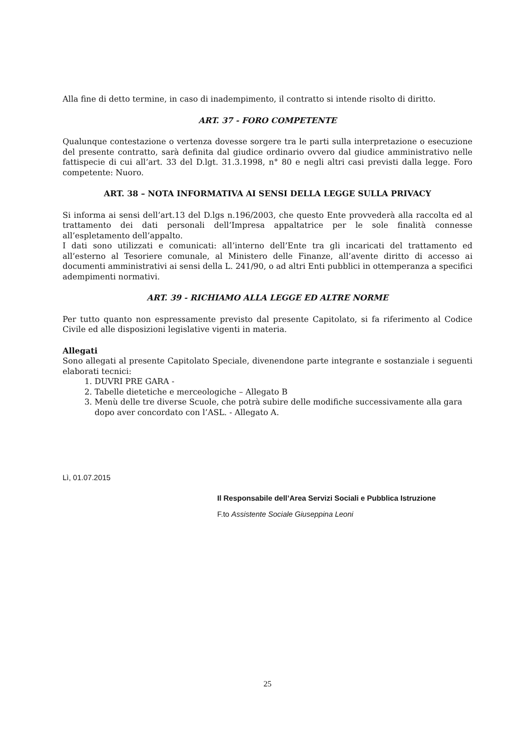Alla fine di detto termine, in caso di inadempimento, il contratto si intende risolto di diritto.
ART. 37 - FORO COMPETENTE
Qualunque contestazione o vertenza dovesse sorgere tra le parti sulla interpretazione o esecuzione del presente contratto, sarà definita dal giudice ordinario ovvero dal giudice amministrativo nelle fattispecie di cui all’art. 33 del D.lgt. 31.3.1998, n° 80 e negli altri casi previsti dalla legge. Foro competente: Nuoro.
ART. 38 – NOTA INFORMATIVA AI SENSI DELLA LEGGE SULLA PRIVACY
Si informa ai sensi dell’art.13 del D.lgs n.196/2003, che questo Ente provvederà alla raccolta ed al trattamento dei dati personali dell’Impresa appaltatrice per le sole finalità connesse all’espletamento dell’appalto.
I dati sono utilizzati e comunicati: all’interno dell’Ente tra gli incaricati del trattamento ed all’esterno al Tesoriere comunale, al Ministero delle Finanze, all’avente diritto di accesso ai documenti amministrativi ai sensi della L. 241/90, o ad altri Enti pubblici in ottemperanza a specifici adempimenti normativi.
ART. 39 - RICHIAMO ALLA LEGGE ED ALTRE NORME
Per tutto quanto non espressamente previsto dal presente Capitolato, si fa riferimento al Codice Civile ed alle disposizioni legislative vigenti in materia.
Allegati
Sono allegati al presente Capitolato Speciale, divenendone parte integrante e sostanziale i seguenti elaborati tecnici:
1. DUVRI PRE GARA -
2. Tabelle dietetiche e merceologiche – Allegato B
3. Menù delle tre diverse Scuole, che potrà subire delle modifiche successivamente alla gara dopo aver concordato con l’ASL. - Allegato A.
Lì, 01.07.2015
Il Responsabile dell’Area Servizi Sociali e Pubblica Istruzione
F.to Assistente Sociale Giuseppina Leoni
25